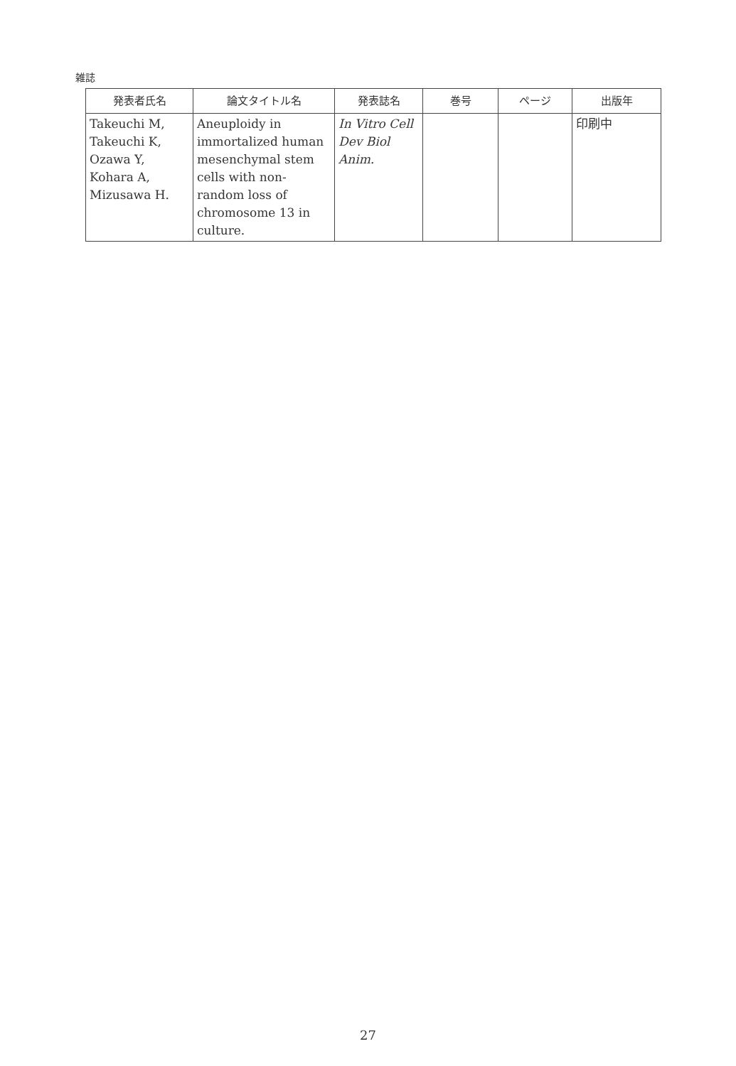雑誌
| 発表者氏名 | 論文タイトル名 | 発表誌名 | 巻号 | ページ | 出版年 |
| --- | --- | --- | --- | --- | --- |
| Takeuchi M, Takeuchi K, Ozawa Y, Kohara A, Mizusawa H. | Aneuploidy in immortalized human mesenchymal stem cells with non-random loss of chromosome 13 in culture. | In Vitro Cell Dev Biol Anim. | | | 印刷中 |
27